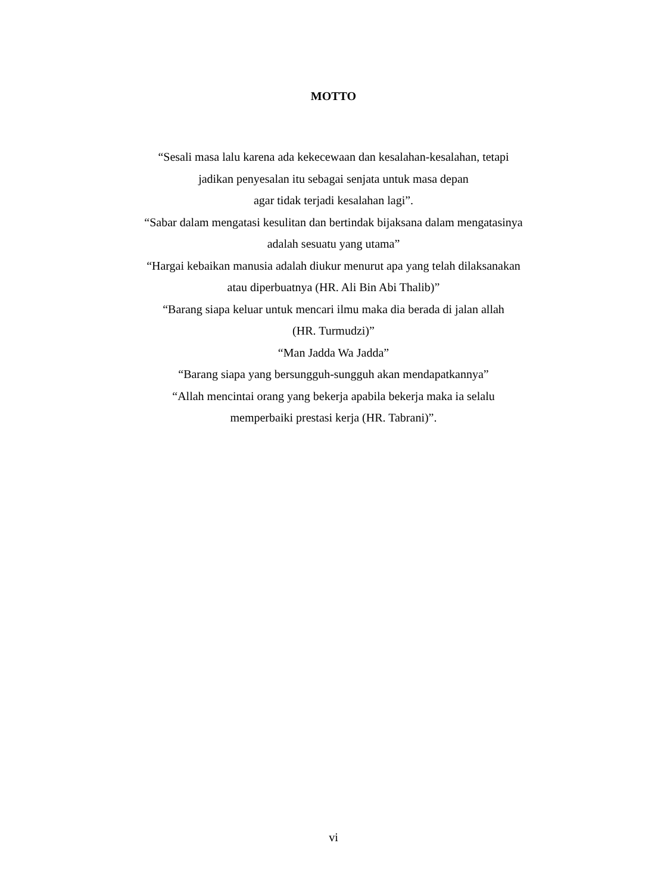MOTTO
“Sesali masa lalu karena ada kekecewaan dan kesalahan-kesalahan, tetapi
jadikan penyesalan itu sebagai senjata untuk masa depan
agar tidak terjadi kesalahan lagi”.
“Sabar dalam mengatasi kesulitan dan bertindak bijaksana dalam mengatasinya
adalah sesuatu yang utama”
“Hargai kebaikan manusia adalah diukur menurut apa yang telah dilaksanakan
atau diperbuatnya (HR. Ali Bin Abi Thalib)”
“Barang siapa keluar untuk mencari ilmu maka dia berada di jalan allah
(HR. Turmudzi)”
“Man Jadda Wa Jadda”
“Barang siapa yang bersungguh-sungguh akan mendapatkannya”
“Allah mencintai orang yang bekerja apabila bekerja maka ia selalu
memperbaiki prestasi kerja (HR. Tabrani)”.
vi